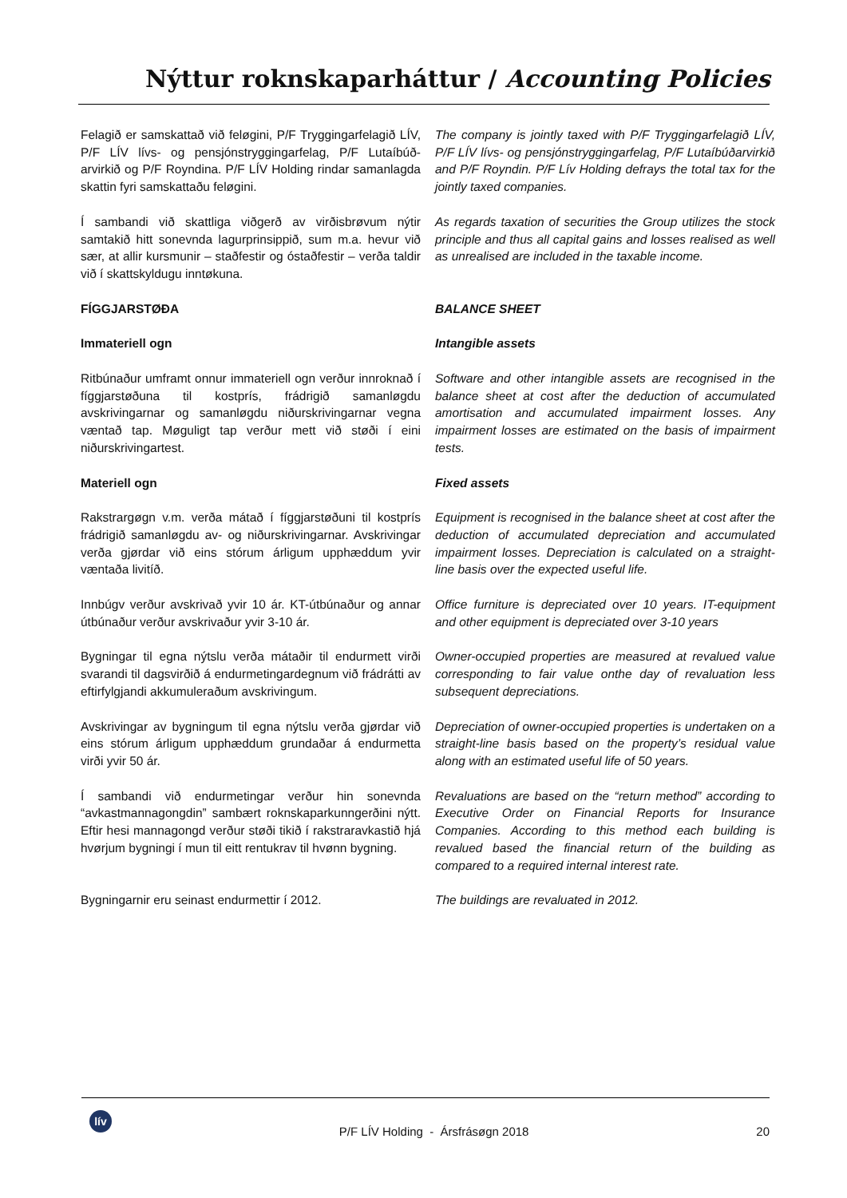Nýttur roknskaparháttur / Accounting Policies
Felagið er samskattað við feløgini, P/F Tryggingarfelagið LÍV, P/F LÍV lívs- og pensjónstryggingarfelag, P/F Lutaíbúð-arvirkið og P/F Royndina. P/F LÍV Holding rindar samanlagda skattin fyri samskattaðu feløgini.
The company is jointly taxed with P/F Tryggingarfelagið LÍV, P/F LÍV lívs- og pensjónstryggingarfelag, P/F Lutaíbúðarvirkið and P/F Royndin. P/F Lív Holding defrays the total tax for the jointly taxed companies.
Í sambandi við skattliga viðgerð av virðisbrøvum nýtir samtakið hitt sonevnda lagurprinsippið, sum m.a. hevur við sær, at allir kursmunir – staðfestir og óstaðfestir – verða taldir við í skattskyldugu inntøkuna.
As regards taxation of securities the Group utilizes the stock principle and thus all capital gains and losses realised as well as unrealised are included in the taxable income.
FÍGGJARSTØÐA BALANCE SHEET
Immateriell ogn Intangible assets
Ritbúnaður umframt onnur immateriell ogn verður innroknað í fíggjarstøðuna til kostprís, frádrigið samanløgdu avskrivingarnar og samanløgdu niðurskrivingarnar vegna væntað tap. Møguligt tap verður mett við støði í eini niðurskrivingartest.
Software and other intangible assets are recognised in the balance sheet at cost after the deduction of accumulated amortisation and accumulated impairment losses. Any impairment losses are estimated on the basis of impairment tests.
Materiell ogn Fixed assets
Rakstrargøgn v.m. verða mátað í fíggjarstøðuni til kostprís frádrigið samanløgdu av- og niðurskrivingarnar. Avskrivingar verða gjørdar við eins stórum árligum upphæddum yvir væntaða livitíð.
Equipment is recognised in the balance sheet at cost after the deduction of accumulated depreciation and accumulated impairment losses. Depreciation is calculated on a straight-line basis over the expected useful life.
Innbúgv verður avskrivað yvir 10 ár. KT-útbúnaður og annar útbúnaður verður avskrivaður yvir 3-10 ár.
Office furniture is depreciated over 10 years. IT-equipment and other equipment is depreciated over 3-10 years
Bygningar til egna nýtslu verða mátaðir til endurmett virði svarandi til dagsvirðið á endurmetingardegnum við frádrátti av eftirfylgjandi akkumuleraðum avskrivingum.
Owner-occupied properties are measured at revalued value corresponding to fair value onthe day of revaluation less subsequent depreciations.
Avskrivingar av bygningum til egna nýtslu verða gjørdar við eins stórum árligum upphæddum grundaðar á endurmetta virði yvir 50 ár.
Depreciation of owner-occupied properties is undertaken on a straight-line basis based on the property’s residual value along with an estimated useful life of 50 years.
Í sambandi við endurmetingar verður hin sonevnda “avkastmannagongdin” sambært roknskaparkunngerðini nýtt. Eftir hesi mannagongd verður støði tikið í rakstraravkastið hjá hvørjum bygningi í mun til eitt rentukrav til hvønn bygning.
Revaluations are based on the “return method” according to Executive Order on Financial Reports for Insurance Companies. According to this method each building is revalued based the financial return of the building as compared to a required internal interest rate.
Bygningarnir eru seinast endurmettir í 2012. The buildings are revaluated in 2012.
lív
P/F LÍV Holding - Ársfrásøgn 2018
20